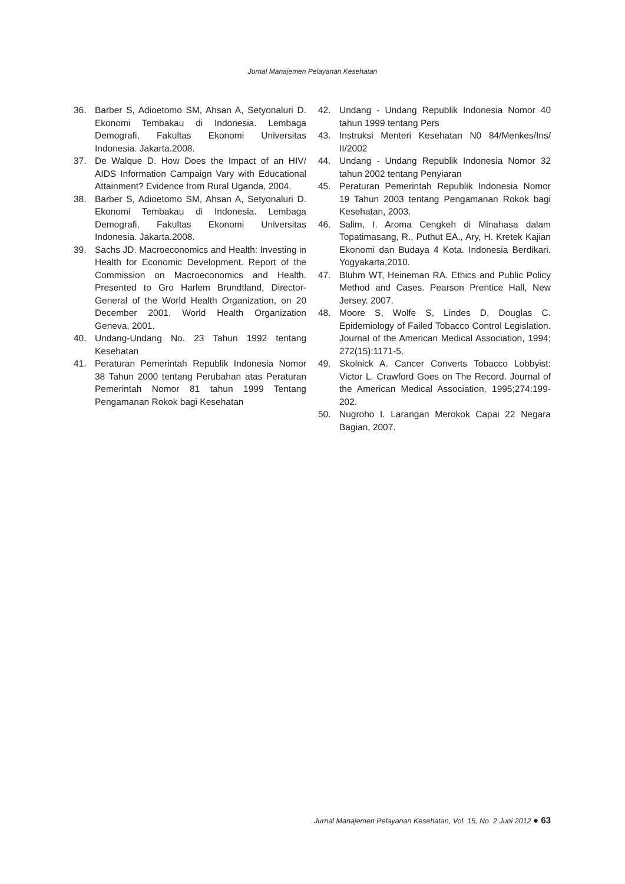Jurnal Manajemen Pelayanan Kesehatan
36. Barber S, Adioetomo SM, Ahsan A, Setyonaluri D. Ekonomi Tembakau di Indonesia. Lembaga Demografi, Fakultas Ekonomi Universitas Indonesia. Jakarta.2008.
37. De Walque D. How Does the Impact of an HIV/ AIDS Information Campaign Vary with Educational Attainment? Evidence from Rural Uganda, 2004.
38. Barber S, Adioetomo SM, Ahsan A, Setyonaluri D. Ekonomi Tembakau di Indonesia. Lembaga Demografi, Fakultas Ekonomi Universitas Indonesia. Jakarta.2008.
39. Sachs JD. Macroeconomics and Health: Investing in Health for Economic Development. Report of the Commission on Macroeconomics and Health. Presented to Gro Harlem Brundtland, Director-General of the World Health Organization, on 20 December 2001. World Health Organization Geneva, 2001.
40. Undang-Undang No. 23 Tahun 1992 tentang Kesehatan
41. Peraturan Pemerintah Republik Indonesia Nomor 38 Tahun 2000 tentang Perubahan atas Peraturan Pemerintah Nomor 81 tahun 1999 Tentang Pengamanan Rokok bagi Kesehatan
42. Undang - Undang Republik Indonesia Nomor 40 tahun 1999 tentang Pers
43. Instruksi Menteri Kesehatan N0 84/Menkes/Ins/ II/2002
44. Undang - Undang Republik Indonesia Nomor 32 tahun 2002 tentang Penyiaran
45. Peraturan Pemerintah Republik Indonesia Nomor 19 Tahun 2003 tentang Pengamanan Rokok bagi Kesehatan, 2003.
46. Salim, I. Aroma Cengkeh di Minahasa dalam Topatimasang, R., Puthut EA., Ary, H. Kretek Kajian Ekonomi dan Budaya 4 Kota. Indonesia Berdikari. Yogyakarta,2010.
47. Bluhm WT, Heineman RA. Ethics and Public Policy Method and Cases. Pearson Prentice Hall, New Jersey. 2007.
48. Moore S, Wolfe S, Lindes D, Douglas C. Epidemiology of Failed Tobacco Control Legislation. Journal of the American Medical Association, 1994; 272(15):1171-5.
49. Skolnick A. Cancer Converts Tobacco Lobbyist: Victor L. Crawford Goes on The Record. Journal of the American Medical Association, 1995;274:199-202.
50. Nugroho I. Larangan Merokok Capai 22 Negara Bagian, 2007.
Jurnal Manajemen Pelayanan Kesehatan, Vol. 15, No. 2 Juni 2012 ● 63